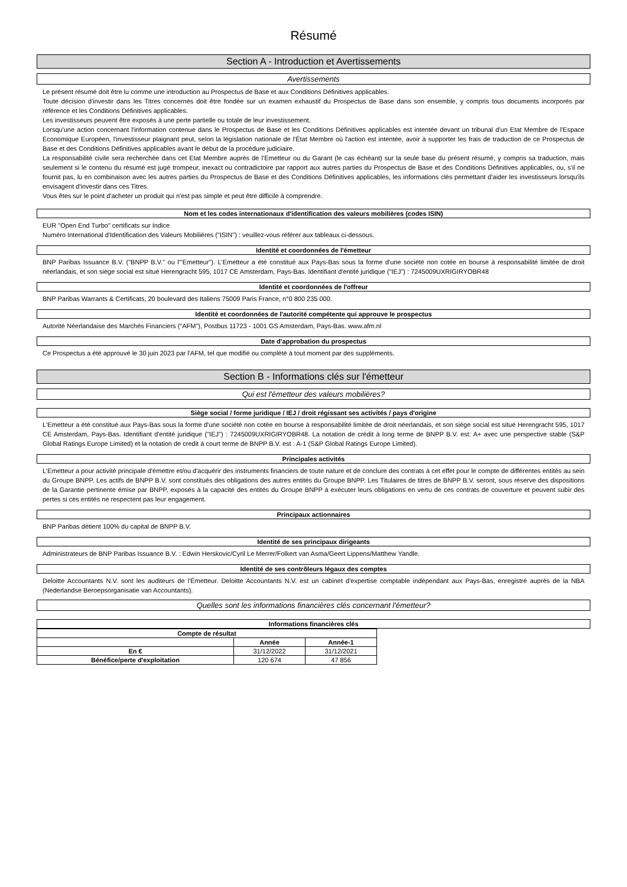Résumé
Section A - Introduction et Avertissements
Avertissements
Le présent résumé doit être lu comme une introduction au Prospectus de Base et aux Conditions Définitives applicables.
Toute décision d'investir dans les Titres concernés doit être fondée sur un examen exhaustif du Prospectus de Base dans son ensemble, y compris tous documents incorporés par référence et les Conditions Définitives applicables.
Les investisseurs peuvent être exposés à une perte partielle ou totale de leur investissement.
Lorsqu'une action concernant l'information contenue dans le Prospectus de Base et les Conditions Définitives applicables est intentée devant un tribunal d'un Etat Membre de l'Espace Economique Européen, l'investisseur plaignant peut, selon la législation nationale de l'État Membre où l'action est intentée, avoir à supporter les frais de traduction de ce Prospectus de Base et des Conditions Définitives applicables avant le début de la procédure judiciaire.
La responsabilité civile sera recherchée dans cet Etat Membre auprès de l'Emetteur ou du Garant (le cas échéant) sur la seule base du présent résumé, y compris sa traduction, mais seulement si le contenu du résumé est jugé trompeur, inexact ou contradictoire par rapport aux autres parties du Prospectus de Base et des Conditions Définitives applicables, ou, s'il ne fournit pas, lu en combinaison avec les autres parties du Prospectus de Base et des Conditions Définitives applicables, les informations clés permettant d'aider les investisseurs lorsqu'ils envisagent d'investir dans ces Titres.
Vous êtes sur le point d'acheter un produit qui n'est pas simple et peut être difficile à comprendre.
Nom et les codes internationaux d'identification des valeurs mobilières (codes ISIN)
EUR "Open End Turbo" certificats sur Indice
Numéro International d'Identification des Valeurs Mobilières ("ISIN") : veuillez-vous référer aux tableaux ci-dessous.
Identité et coordonnées de l'émetteur
BNP Paribas Issuance B.V. ("BNPP B.V." ou l'"Emetteur"). L'Emetteur a été constitué aux Pays-Bas sous la forme d'une société non cotée en bourse à responsabilité limitée de droit néerlandais, et son siège social est situé Herengracht 595, 1017 CE Amsterdam, Pays-Bas. Identifiant d'entité juridique ("IEJ") : 7245009UXRIGIRYOBR48
Identité et coordonnées de l'offreur
BNP Paribas Warrants & Certificats, 20 boulevard des Italiens 75009 Paris France, n°0 800 235 000.
Identité et coordonnées de l'autorité compétente qui approuve le prospectus
Autorité Néerlandaise des Marchés Financiers ("AFM"), Postbus 11723 - 1001 GS Amsterdam, Pays-Bas. www.afm.nl
Date d'approbation du prospectus
Ce Prospectus a été approuvé le 30 juin 2023 par l'AFM, tel que modifié ou complété à tout moment par des suppléments.
Section B - Informations clés sur l'émetteur
Qui est l'émetteur des valeurs mobilières?
Siège social / forme juridique / IEJ / droit régissant ses activités / pays d'origine
L'Emetteur a été constitué aux Pays-Bas sous la forme d'une société non cotée en bourse à responsabilité limitée de droit néerlandais, et son siège social est situé Herengracht 595, 1017 CE Amsterdam, Pays-Bas. Identifiant d'entité juridique ("IEJ") : 7245009UXRIGIRYOBR48. La notation de crédit à long terme de BNPP B.V. est: A+ avec une perspective stable (S&P Global Ratings Europe Limited) et la notation de credit à court terme de BNPP B.V. est : A-1 (S&P Global Ratings Europe Limited).
Principales activités
L'Emetteur a pour activité principale d'émettre et/ou d'acquérir des instruments financiers de toute nature et de conclure des contrats à cet effet pour le compte de différentes entités au sein du Groupe BNPP. Les actifs de BNPP B.V. sont constitués des obligations des autres entités du Groupe BNPP. Les Titulaires de titres de BNPP B.V. seront, sous réserve des dispositions de la Garantie pertinente émise par BNPP, exposés à la capacité des entités du Groupe BNPP à exécuter leurs obligations en vertu de ces contrats de couverture et peuvent subir des pertes si ces entités ne respectent pas leur engagement.
Principaux actionnaires
BNP Paribas détient 100% du capital de BNPP B.V.
Identité de ses principaux dirigeants
Administrateurs de BNP Paribas Issuance B.V. : Edwin Herskovic/Cyril Le Merrer/Folkert van Asma/Geert Lippens/Matthew Yandle.
Identité de ses contrôleurs légaux des comptes
Deloitte Accountants N.V. sont les auditeurs de l'Émetteur. Deloitte Accountants N.V. est un cabinet d'expertise comptable indépendant aux Pays-Bas, enregistré auprès de la NBA (Nederlandse Beroepsorganisatie van Accountants).
Quelles sont les informations financières clés concernant l'émetteur?
Informations financières clés
| Compte de résultat | | |
| --- | --- | --- |
| | Année | Année-1 |
| En € | 31/12/2022 | 31/12/2021 |
| Bénéfice/perte d'exploitation | 120 674 | 47 856 |